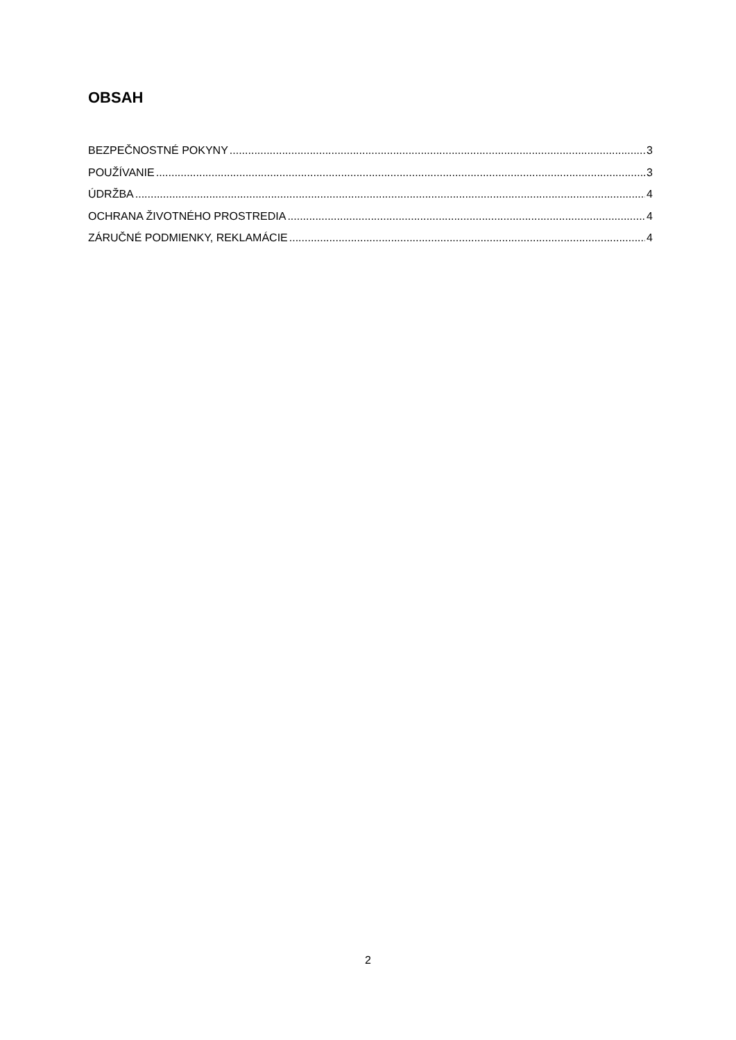OBSAH
BEZPEČNOSTNÉ POKYNY 3
POUŽÍVANIE 3
ÚDRŽBA 4
OCHRANA ŽIVOTNÉHO PROSTREDIA 4
ZÁRUČNÉ PODMIENKY, REKLAMÁCIE 4
2